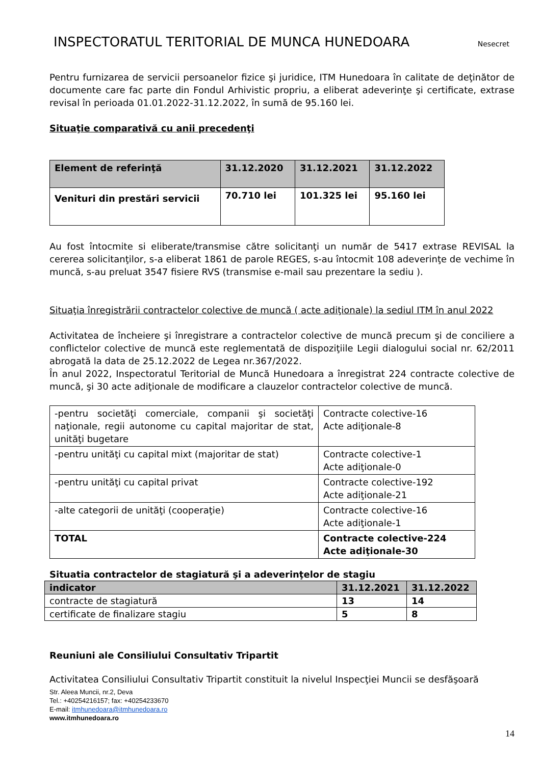INSPECTORATUL TERITORIAL DE MUNCA HUNEDOARA
Nesecret
Pentru furnizarea de servicii persoanelor fizice şi juridice, ITM Hunedoara în calitate de deţinător de documente care fac parte din Fondul Arhivistic propriu, a eliberat adeverinţe şi certificate, extrase revisal în perioada 01.01.2022-31.12.2022, în sumă de 95.160 lei.
Situaţie comparativă cu anii precedenţi
| Element de referinţă | 31.12.2020 | 31.12.2021 | 31.12.2022 |
| Venituri din prestări servicii | 70.710 lei | 101.325 lei | 95.160 lei |
Au fost întocmite si eliberate/transmise către solicitanţi un număr de 5417 extrase REVISAL la cererea solicitanţilor, s-a eliberat 1861 de parole REGES, s-au întocmit 108 adeverinţe de vechime în muncă, s-au preluat 3547 fisiere RVS (transmise e-mail sau prezentare la sediu ).
Situaţia înregistrării contractelor colective de muncă ( acte adiţionale) la sediul ITM în anul 2022
Activitatea de încheiere şi înregistrare a contractelor colective de muncă precum şi de conciliere a conflictelor colective de muncă este reglementată de dispoziţiile Legii dialogului social nr. 62/2011 abrogată la data de 25.12.2022 de Legea nr.367/2022.
În anul 2022, Inspectoratul Teritorial de Muncă Hunedoara a înregistrat 224 contracte colective de muncă, şi 30 acte adiţionale de modificare a clauzelor contractelor colective de muncă.
| -pentru societăţi comerciale, companii şi societăţi naţionale, regii autonome cu capital majoritar de stat, unităţi bugetare | Contracte colective-16 Acte adiţionale-8 |
| -pentru unităţi cu capital mixt (majoritar de stat) | Contracte colective-1 Acte adiţionale-0 |
| -pentru unităţi cu capital privat | Contracte colective-192 Acte adiţionale-21 |
| -alte categorii de unităţi (cooperaţie) | Contracte colective-16 Acte adiţionale-1 |
| TOTAL | Contracte colective-224 Acte adiţionale-30 |
Situatia contractelor de stagiatură şi a adeverinţelor de stagiu
| indicator | 31.12.2021 | 31.12.2022 |
| contracte de stagiatură | 13 | 14 |
| certificate de finalizare stagiu | 5 | 8 |
Reuniuni ale Consiliului Consultativ Tripartit
Activitatea Consiliului Consultativ Tripartit constituit la nivelul Inspecţiei Muncii se desfăşoară
Str. Aleea Muncii, nr.2, Deva
Tel.: +40254216157; fax: +40254233670
E-mail: itmhunedoara@itmhunedoara.ro
www.itmhunedoara.ro
14